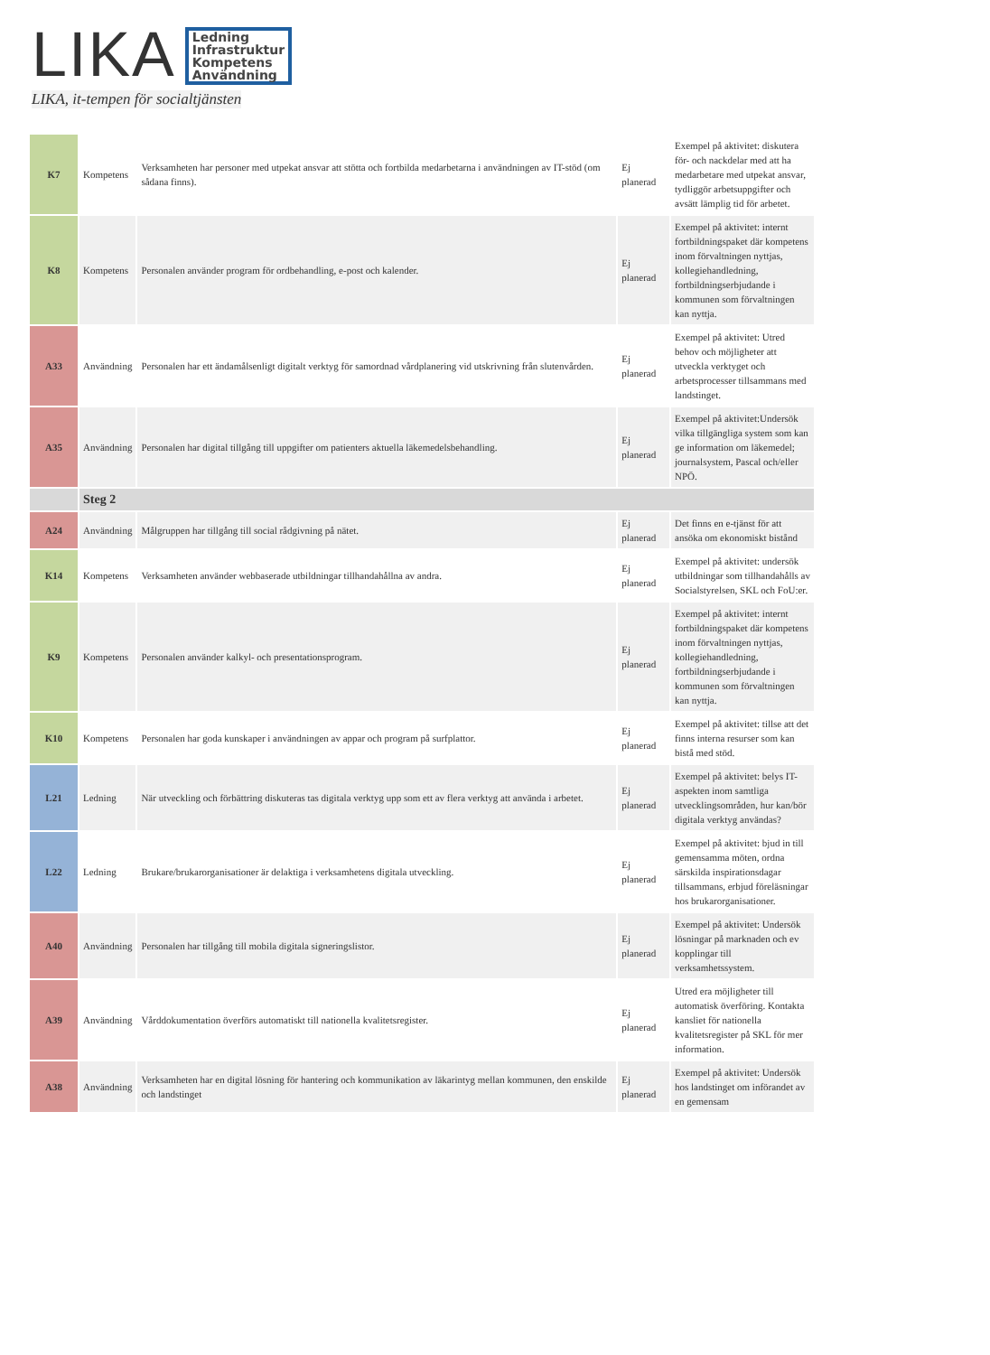LIKA Ledning
Infrastruktur
Kompetens
Användning
LIKA, it-tempen för socialtjänsten
| K7 | Kompetens | Verksamheten har personer med utpekat ansvar att stötta och fortbilda medarbetarna i användningen av IT-stöd (om sådana finns). | Ej planerad | Exempel på aktivitet: diskutera för- och nackdelar med att ha medarbetare med utpekat ansvar, tydliggör arbetsuppgifter och avsätt lämplig tid för arbetet. |
| K8 | Kompetens | Personalen använder program för ordbehandling, e-post och kalender. | Ej planerad | Exempel på aktivitet: internt fortbildningspaket där kompetens inom förvaltningen nyttjas, kollegiehandledning, fortbildningserbjudande i kommunen som förvaltningen kan nyttja. |
| A33 | Användning | Personalen har ett ändamålsenligt digitalt verktyg för samordnad vårdplanering vid utskrivning från slutenvården. | Ej planerad | Exempel på aktivitet: Utred behov och möjligheter att utveckla verktyget och arbetsprocesser tillsammans med landstinget. |
| A35 | Användning | Personalen har digital tillgång till uppgifter om patienters aktuella läkemedelsbehandling. | Ej planerad | Exempel på aktivitet:Undersök vilka tillgängliga system som kan ge information om läkemedel; journalsystem, Pascal och/eller NPÖ. |
| | Steg 2 | | | |
| A24 | Användning | Målgruppen har tillgång till social rådgivning på nätet. | Ej planerad | Det finns en e-tjänst för att ansöka om ekonomiskt bistånd |
| K14 | Kompetens | Verksamheten använder webbaserade utbildningar tillhandahållna av andra. | Ej planerad | Exempel på aktivitet: undersök utbildningar som tillhandahålls av Socialstyrelsen, SKL och FoU:er. |
| K9 | Kompetens | Personalen använder kalkyl- och presentationsprogram. | Ej planerad | Exempel på aktivitet: internt fortbildningspaket där kompetens inom förvaltningen nyttjas, kollegiehandledning, fortbildningserbjudande i kommunen som förvaltningen kan nyttja. |
| K10 | Kompetens | Personalen har goda kunskaper i användningen av appar och program på surfplattor. | Ej planerad | Exempel på aktivitet: tillse att det finns interna resurser som kan bistå med stöd. |
| L21 | Ledning | När utveckling och förbättring diskuteras tas digitala verktyg upp som ett av flera verktyg att använda i arbetet. | Ej planerad | Exempel på aktivitet: belys IT-aspekten inom samtliga utvecklingsområden, hur kan/bör digitala verktyg användas? |
| L22 | Ledning | Brukare/brukarorganisationer är delaktiga i verksamhetens digitala utveckling. | Ej planerad | Exempel på aktivitet: bjud in till gemensamma möten, ordna särskilda inspirationsdagar tillsammans, erbjud föreläsningar hos brukarorganisationer. |
| A40 | Användning | Personalen har tillgång till mobila digitala signeringslistor. | Ej planerad | Exempel på aktivitet: Undersök lösningar på marknaden och ev kopplingar till verksamhetssystem. |
| A39 | Användning | Vårddokumentation överförs automatiskt till nationella kvalitetsregister. | Ej planerad | Utred era möjligheter till automatisk överföring. Kontakta kansliet för nationella kvalitetsregister på SKL för mer information. |
| A38 | Användning | Verksamheten har en digital lösning för hantering och kommunikation av läkarintyg mellan kommunen, den enskilde och landstinget | Ej planerad | Exempel på aktivitet: Undersök hos landstinget om införandet av en gemensam |